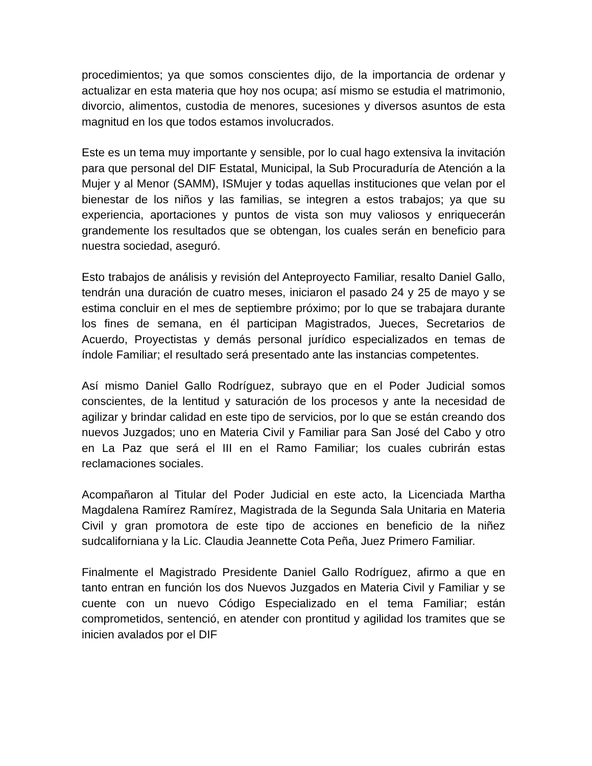procedimientos; ya que somos conscientes dijo, de la importancia de ordenar y actualizar en esta materia que hoy nos ocupa; así mismo se estudia el matrimonio, divorcio, alimentos, custodia de menores, sucesiones y diversos asuntos de esta magnitud en los que todos estamos involucrados.
Este es un tema muy importante y sensible, por lo cual hago extensiva la invitación para que personal del DIF Estatal, Municipal, la Sub Procuraduría de Atención a la Mujer y al Menor (SAMM), ISMujer y todas aquellas instituciones que velan por el bienestar de los niños y las familias, se integren a estos trabajos; ya que su experiencia, aportaciones y puntos de vista son muy valiosos y enriquecerán grandemente los resultados que se obtengan, los cuales serán en beneficio para nuestra sociedad, aseguró.
Esto trabajos de análisis y revisión del Anteproyecto Familiar, resalto Daniel Gallo, tendrán una duración de cuatro meses, iniciaron el pasado 24 y 25 de mayo y se estima concluir en el mes de septiembre próximo; por lo que se trabajara durante los fines de semana, en él participan Magistrados, Jueces, Secretarios de Acuerdo, Proyectistas y demás personal jurídico especializados en temas de índole Familiar; el resultado será presentado ante las instancias competentes.
Así mismo Daniel Gallo Rodríguez, subrayo que en el Poder Judicial somos conscientes, de la lentitud y saturación de los procesos y ante la necesidad de agilizar y brindar calidad en este tipo de servicios, por lo que se están creando dos nuevos Juzgados; uno en Materia Civil y Familiar para San José del Cabo y otro en La Paz que será el III en el Ramo Familiar; los cuales cubrirán estas reclamaciones sociales.
Acompañaron al Titular del Poder Judicial en este acto, la Licenciada Martha Magdalena Ramírez Ramírez, Magistrada de la Segunda Sala Unitaria en Materia Civil y gran promotora de este tipo de acciones en beneficio de la niñez sudcaliforniana y la Lic. Claudia Jeannette Cota Peña, Juez Primero Familiar.
Finalmente el Magistrado Presidente Daniel Gallo Rodríguez, afirmo a que en tanto entran en función los dos Nuevos Juzgados en Materia Civil y Familiar y se cuente con un nuevo Código Especializado en el tema Familiar; están comprometidos, sentenció, en atender con prontitud y agilidad los tramites que se inicien avalados por el DIF